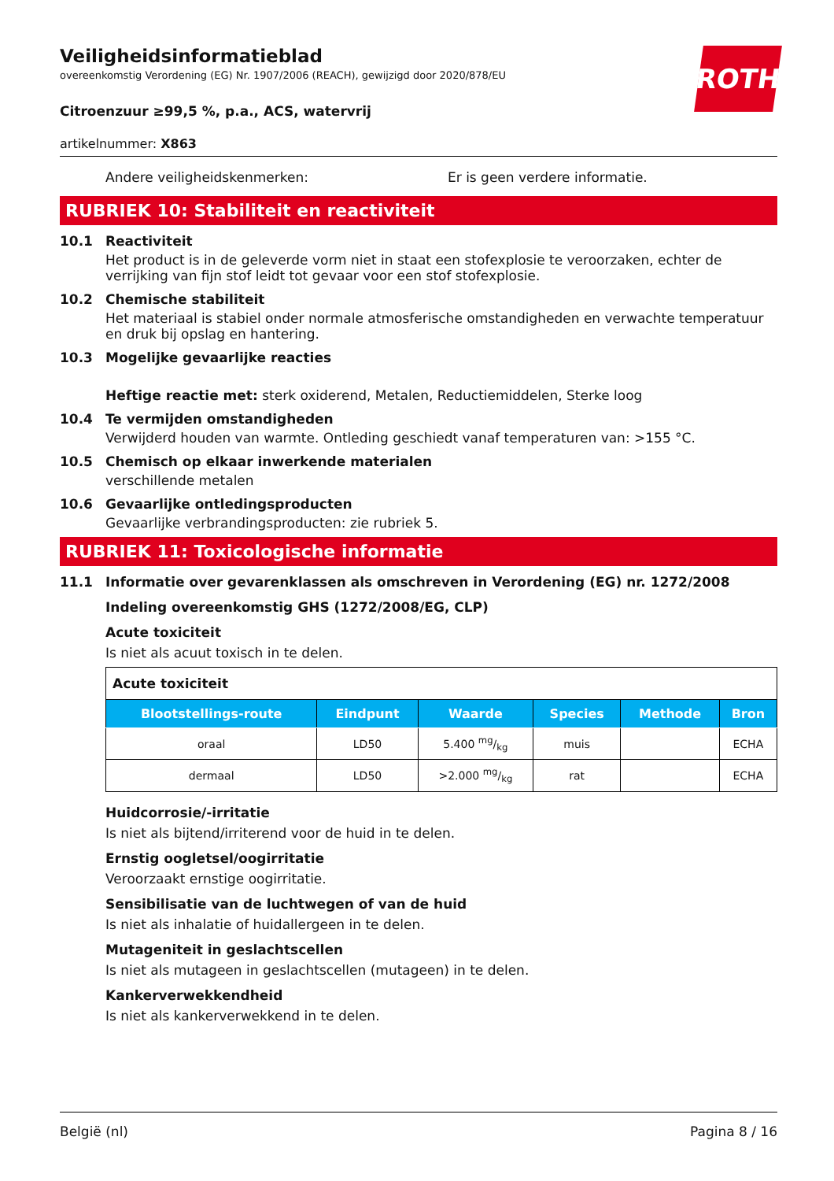Veiligheidsinformatieblad
overeenkomstig Verordening (EG) Nr. 1907/2006 (REACH), gewijzigd door 2020/878/EU
ROTH
Citroenzuur ≥99,5 %, p.a., ACS, watervrij
artikelnummer: X863
Andere veiligheidskenmerken: Er is geen verdere informatie.
RUBRIEK 10: Stabiliteit en reactiviteit
10.1 Reactiviteit
Het product is in de geleverde vorm niet in staat een stofexplosie te veroorzaken, echter de verrijking van fijn stof leidt tot gevaar voor een stof stofexplosie.
10.2 Chemische stabiliteit
Het materiaal is stabiel onder normale atmosferische omstandigheden en verwachte temperatuur en druk bij opslag en hantering.
10.3 Mogelijke gevaarlijke reacties
Heftige reactie met: sterk oxiderend, Metalen, Reductiemiddelen, Sterke loog
10.4 Te vermijden omstandigheden
Verwijderd houden van warmte. Ontleding geschiedt vanaf temperaturen van: >155 °C.
10.5 Chemisch op elkaar inwerkende materialen
verschillende metalen
10.6 Gevaarlijke ontledingsproducten
Gevaarlijke verbrandingsproducten: zie rubriek 5.
RUBRIEK 11: Toxicologische informatie
11.1 Informatie over gevarenklassen als omschreven in Verordening (EG) nr. 1272/2008
Indeling overeenkomstig GHS (1272/2008/EG, CLP)
Acute toxiciteit
Is niet als acuut toxisch in te delen.
| Acute toxiciteit | | | | | |
| --- | --- | --- | --- | --- | --- |
| Blootstellings-route | Eindpunt | Waarde | Species | Methode | Bron |
| oraal | LD50 | 5.400 mg/kg | muis | | ECHA |
| dermaal | LD50 | >2.000 mg/kg | rat | | ECHA |
Huidcorrosie/-irritatie
Is niet als bijtend/irriterend voor de huid in te delen.
Ernstig oogletsel/oogirritatie
Veroorzaakt ernstige oogirritatie.
Sensibilisatie van de luchtwegen of van de huid
Is niet als inhalatie of huidallergeen in te delen.
Mutageniteit in geslachtscellen
Is niet als mutageen in geslachtscellen (mutageen) in te delen.
Kankerverwekkendheid
Is niet als kankerverwekkend in te delen.
België (nl) Pagina 8 / 16